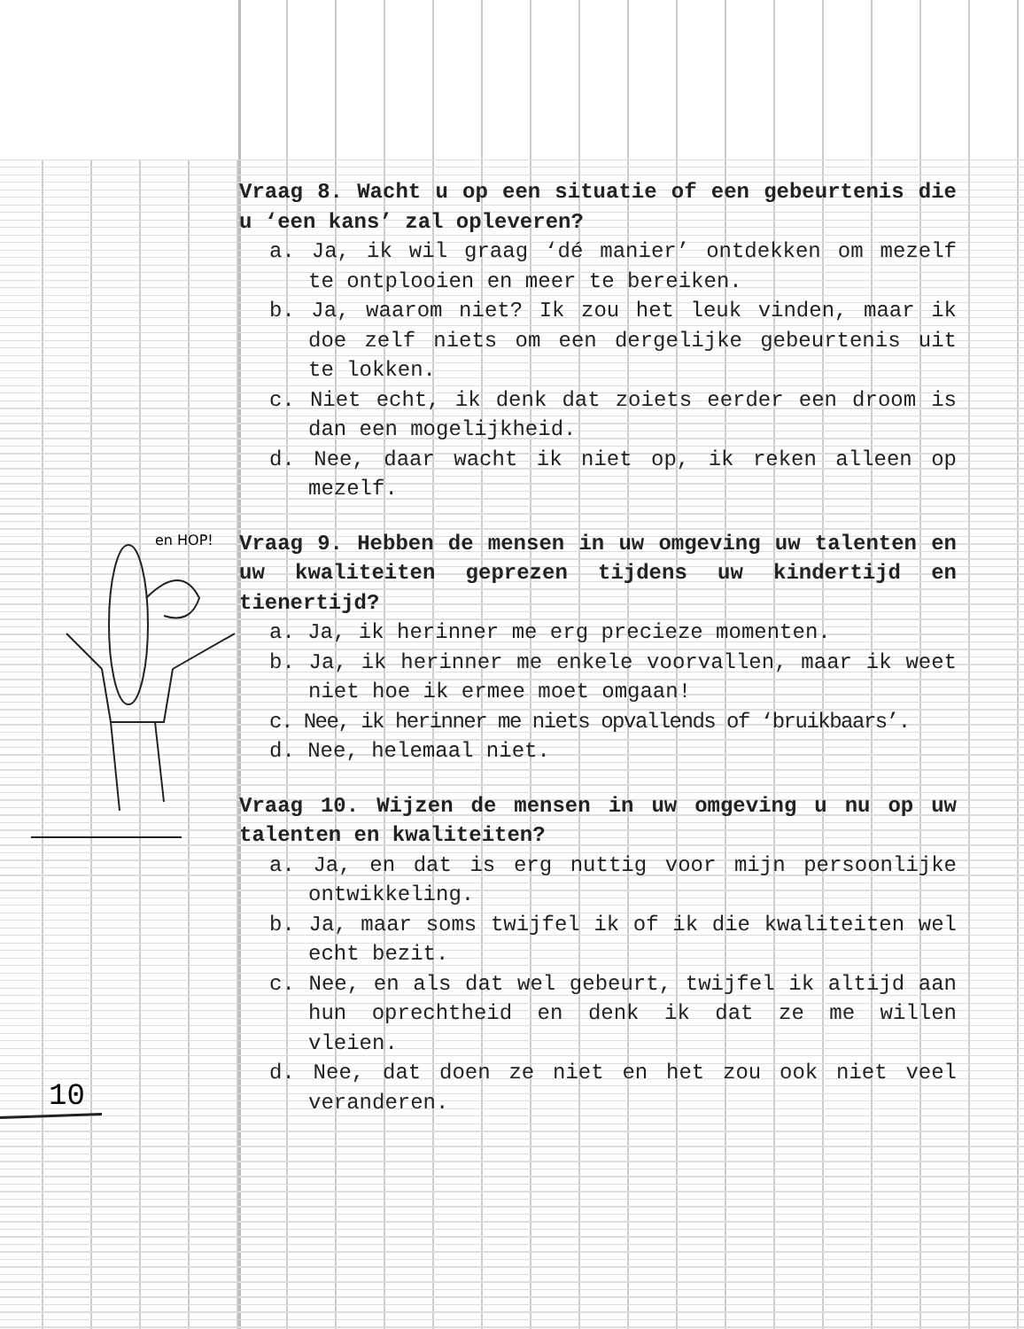en HOP!
Vraag 8. Wacht u op een situatie of een gebeurtenis die u ‘een kans’ zal opleveren?
a. Ja, ik wil graag ‘dé manier’ ontdekken om mezelf te ontplooien en meer te bereiken.
b. Ja, waarom niet? Ik zou het leuk vinden, maar ik doe zelf niets om een dergelijke gebeurtenis uit te lokken.
c. Niet echt, ik denk dat zoiets eerder een droom is dan een mogelijkheid.
d. Nee, daar wacht ik niet op, ik reken alleen op mezelf.
Vraag 9. Hebben de mensen in uw omgeving uw talenten en uw kwaliteiten geprezen tijdens uw kindertijd en tienertijd?
a. Ja, ik herinner me erg precieze momenten.
b. Ja, ik herinner me enkele voorvallen, maar ik weet niet hoe ik ermee moet omgaan!
c. Nee, ik herinner me niets opvallends of ‘bruikbaars’.
d. Nee, helemaal niet.
Vraag 10. Wijzen de mensen in uw omgeving u nu op uw talenten en kwaliteiten?
a. Ja, en dat is erg nuttig voor mijn persoonlijke ontwikkeling.
b. Ja, maar soms twijfel ik of ik die kwaliteiten wel echt bezit.
c. Nee, en als dat wel gebeurt, twijfel ik altijd aan hun oprechtheid en denk ik dat ze me willen vleien.
d. Nee, dat doen ze niet en het zou ook niet veel veranderen.
10